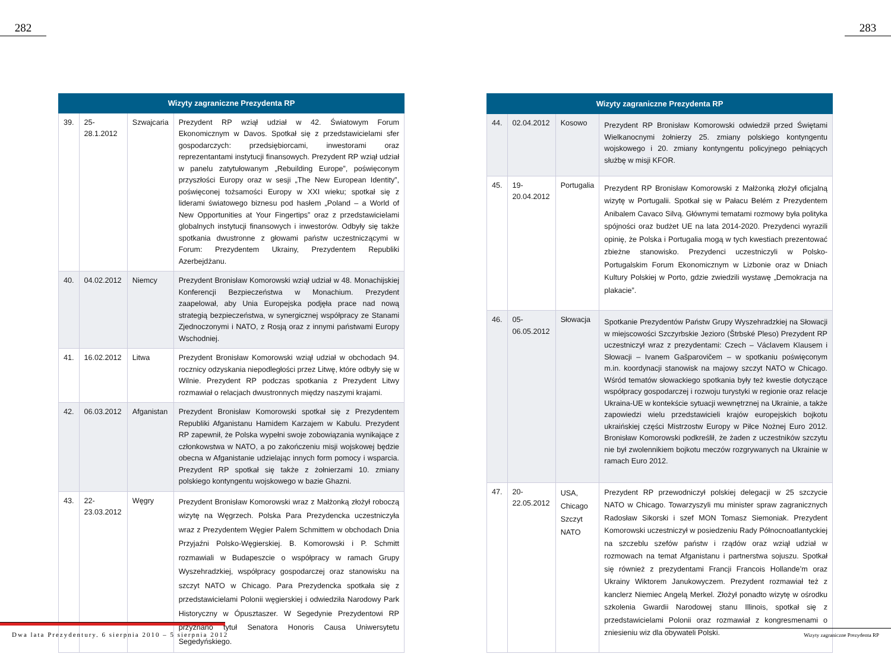282 283
| Wizyty zagraniczne Prezydenta RP | | | |
| --- | --- | --- | --- |
| 39. | 25-28.1.2012 | Szwajcaria | Prezydent RP wziął udział w 42. Światowym Forum Ekonomicznym w Davos. Spotkał się z przedstawicielami sfer gospodarczych: przedsiębiorcami, inwestorami oraz reprezentantami instytucji finansowych. Prezydent RP wziął udział w panelu zatytułowanym „Rebuilding Europe”, poświęconym przyszłości Europy oraz w sesji „The New European Identity”, poświęconej tożsamości Europy w XXI wieku; spotkał się z liderami światowego biznesu pod hasłem „Poland – a World of New Opportunities at Your Fingertips” oraz z przedstawicielami globalnych instytucji finansowych i inwestorów. Odbyły się także spotkania dwustronne z głowami państw uczestniczącymi w Forum: Prezydentem Ukrainy, Prezydentem Republiki Azerbejdżanu. |
| 40. | 04.02.2012 | Niemcy | Prezydent Bronisław Komorowski wziął udział w 48. Monachijskiej Konferencji Bezpieczeństwa w Monachium. Prezydent zaapelował, aby Unia Europejska podjęła prace nad nową strategią bezpieczeństwa, w synergicznej współpracy ze Stanami Zjednoczonymi i NATO, z Rosją oraz z innymi państwami Europy Wschodniej. |
| 41. | 16.02.2012 | Litwa | Prezydent Bronisław Komorowski wziął udział w obchodach 94. rocznicy odzyskania niepodległości przez Litwę, które odbyły się w Wilnie. Prezydent RP podczas spotkania z Prezydent Litwy rozmawiał o relacjach dwustronnych między naszymi krajami. |
| 42. | 06.03.2012 | Afganistan | Prezydent Bronisław Komorowski spotkał się z Prezydentem Republiki Afganistanu Hamidem Karzajem w Kabulu. Prezydent RP zapewnił, że Polska wypełni swoje zobowiązania wynikające z członkowstwa w NATO, a po zakończeniu misji wojskowej będzie obecna w Afganistanie udzielając innych form pomocy i wsparcia. Prezydent RP spotkał się także z żołnierzami 10. zmiany polskiego kontyngentu wojskowego w bazie Ghazni. |
| 43. | 22-23.03.2012 | Węgry | Prezydent Bronisław Komorowski wraz z Małżonką złożył roboczą wizytę na Węgrzech. Polska Para Prezydencka uczestniczyła wraz z Prezydentem Węgier Palem Schmittem w obchodach Dnia Przyjaźni Polsko-Węgierskiej. B. Komorowski i P. Schmitt rozmawiali w Budapeszcie o współpracy w ramach Grupy Wyszehradzkiej, współpracy gospodarczej oraz stanowisku na szczyt NATO w Chicago. Para Prezydencka spotkała się z przedstawicielami Polonii węgierskiej i odwiedziła Narodowy Park Historyczny w Ópusztaszer. W Segedynie Prezydentowi RP przyznano tytuł Senatora Honoris Causa Uniwersytetu Segedyńskiego. |
| Wizyty zagraniczne Prezydenta RP | | | |
| --- | --- | --- | --- |
| 44. | 02.04.2012 | Kosowo | Prezydent RP Bronisław Komorowski odwiedził przed Świętami Wielkanocnymi żołnierzy 25. zmiany polskiego kontyngentu wojskowego i 20. zmiany kontyngentu policyjnego pełniących służbę w misji KFOR. |
| 45. | 19-20.04.2012 | Portugalia | Prezydent RP Bronisław Komorowski z Małżonką złożył oficjalną wizytę w Portugalii. Spotkał się w Pałacu Belém z Prezydentem Anibalem Cavaco Silvą. Głównymi tematami rozmowy była polityka spójności oraz budżet UE na lata 2014-2020. Prezydenci wyrazili opinię, że Polska i Portugalia mogą w tych kwestiach prezentować zbieżne stanowisko. Prezydenci uczestniczyli w Polsko-Portugalskim Forum Ekonomicznym w Lizbonie oraz w Dniach Kultury Polskiej w Porto, gdzie zwiedzili wystawę „Demokracja na plakacie”. |
| 46. | 05-06.05.2012 | Słowacja | Spotkanie Prezydentów Państw Grupy Wyszehradzkiej na Słowacji w miejscowości Szczyrbskie Jezioro (Štrbské Pleso) Prezydent RP uczestniczył wraz z prezydentami: Czech – Václavem Klausem i Słowacji – Ivanem Gašparovičem – w spotkaniu poświęconym m.in. koordynacji stanowisk na majowy szczyt NATO w Chicago. Wśród tematów słowackiego spotkania były też kwestie dotyczące współpracy gospodarczej i rozwoju turystyki w regionie oraz relacje Ukraina-UE w kontekście sytuacji wewnętrznej na Ukrainie, a także zapowiedzi wielu przedstawicieli krajów europejskich bojkotu ukraińskiej części Mistrzostw Europy w Piłce Nożnej Euro 2012. Bronisław Komorowski podkreślił, że żaden z uczestników szczytu nie był zwolennikiem bojkotu meczów rozgrywanych na Ukrainie w ramach Euro 2012. |
| 47. | 20-22.05.2012 | USA, Chicago Szczyt NATO | Prezydent RP przewodniczył polskiej delegacji w 25 szczycie NATO w Chicago. Towarzyszyli mu minister spraw zagranicznych Radosław Sikorski i szef MON Tomasz Siemoniak. Prezydent Komorowski uczestniczył w posiedzeniu Rady Północnoatlantyckiej na szczeblu szefów państw i rządów oraz wziął udział w rozmowach na temat Afganistanu i partnerstwa sojuszu. Spotkał się również z prezydentami Francji Francois Hollande’m oraz Ukrainy Wiktorem Janukowyczem. Prezydent rozmawiał też z kanclerz Niemiec Angelą Merkel. Złożył ponadto wizytę w ośrodku szkolenia Gwardii Narodowej stanu Illinois, spotkał się z przedstawicielami Polonii oraz rozmawiał z kongresmenami o zniesieniu wiz dla obywateli Polski. |
Dwa lata Prezydentury. 6 sierpnia 2010 – 5 sierpnia 2012
Wizyty zagraniczne Prezydenta RP